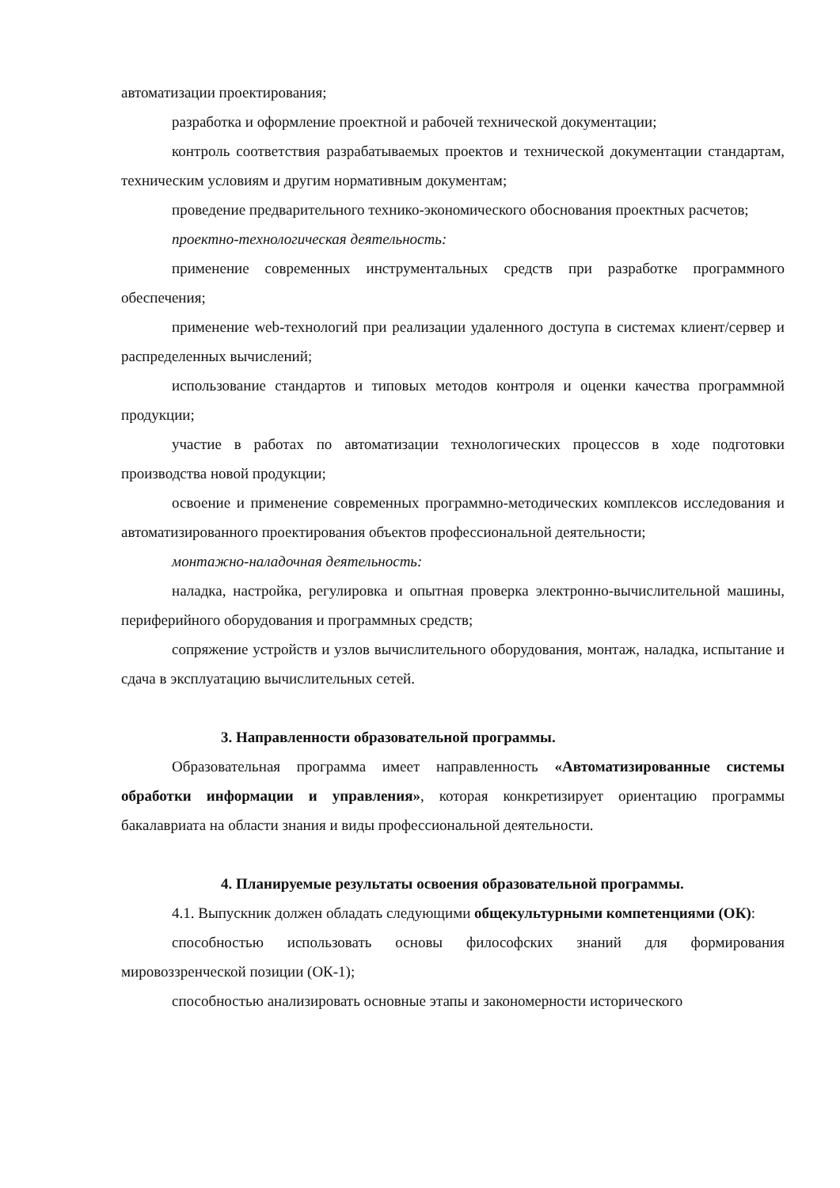автоматизации проектирования;
разработка и оформление проектной и рабочей технической документации;
контроль соответствия разрабатываемых проектов и технической документации стандартам, техническим условиям и другим нормативным документам;
проведение предварительного технико-экономического обоснования проектных расчетов;
проектно-технологическая деятельность:
применение современных инструментальных средств при разработке программного обеспечения;
применение web-технологий при реализации удаленного доступа в системах клиент/сервер и распределенных вычислений;
использование стандартов и типовых методов контроля и оценки качества программной продукции;
участие в работах по автоматизации технологических процессов в ходе подготовки производства новой продукции;
освоение и применение современных программно-методических комплексов исследования и автоматизированного проектирования объектов профессиональной деятельности;
монтажно-наладочная деятельность:
наладка, настройка, регулировка и опытная проверка электронно-вычислительной машины, периферийного оборудования и программных средств;
сопряжение устройств и узлов вычислительного оборудования, монтаж, наладка, испытание и сдача в эксплуатацию вычислительных сетей.
3. Направленности образовательной программы.
Образовательная программа имеет направленность «Автоматизированные системы обработки информации и управления», которая конкретизирует ориентацию программы бакалавриата на области знания и виды профессиональной деятельности.
4. Планируемые результаты освоения образовательной программы.
4.1. Выпускник должен обладать следующими общекультурными компетенциями (ОК):
способностью использовать основы философских знаний для формирования мировоззренческой позиции (ОК-1);
способностью анализировать основные этапы и закономерности исторического